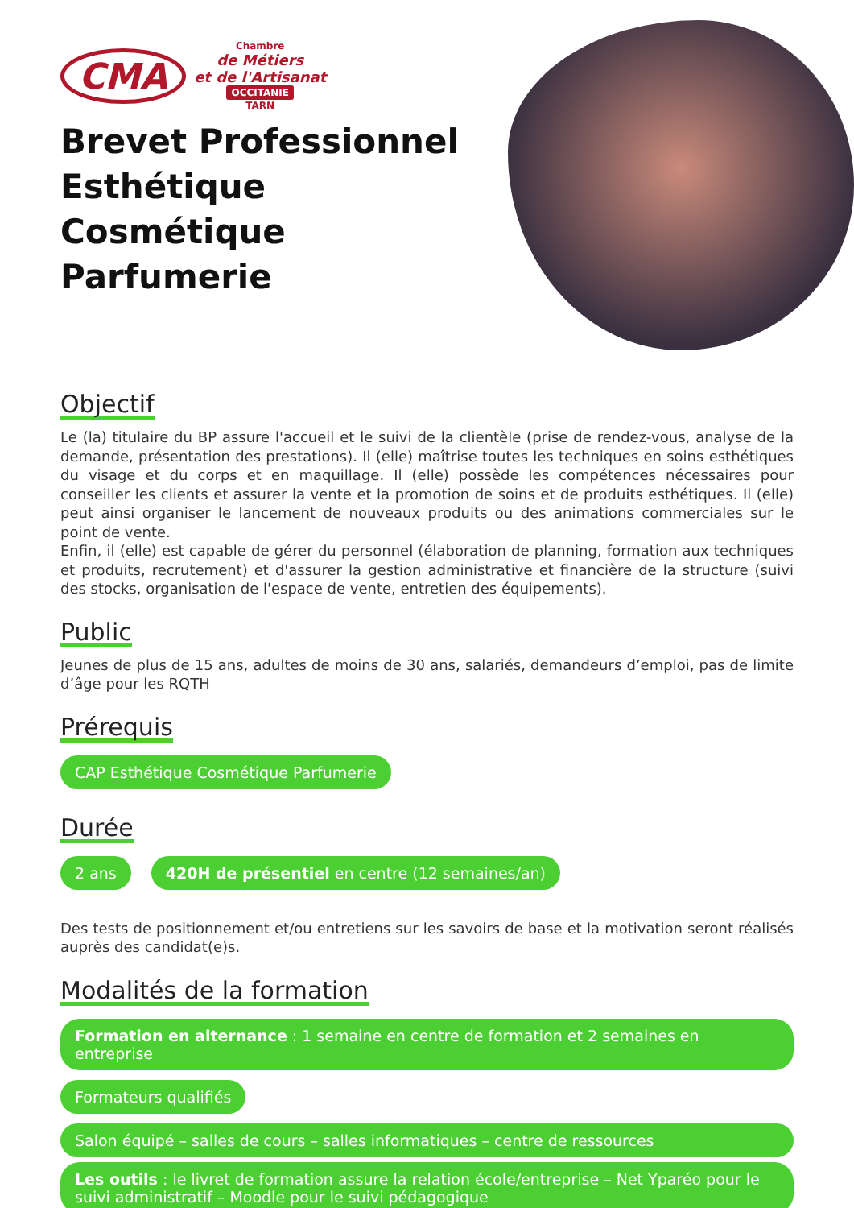CMA
Chambre
de Métiers
et de l'Artisanat
OCCITANIE
TARN
Brevet Professionnel
Esthétique
Cosmétique
Parfumerie
Objectif
Le (la) titulaire du BP assure l'accueil et le suivi de la clientèle (prise de rendez-vous, analyse de la demande, présentation des prestations). Il (elle) maîtrise toutes les techniques en soins esthétiques du visage et du corps et en maquillage. Il (elle) possède les compétences nécessaires pour conseiller les clients et assurer la vente et la promotion de soins et de produits esthétiques. Il (elle) peut ainsi organiser le lancement de nouveaux produits ou des animations commerciales sur le point de vente.
Enfin, il (elle) est capable de gérer du personnel (élaboration de planning, formation aux techniques et produits, recrutement) et d'assurer la gestion administrative et financière de la structure (suivi des stocks, organisation de l'espace de vente, entretien des équipements).
Public
Jeunes de plus de 15 ans, adultes de moins de 30 ans, salariés, demandeurs d’emploi, pas de limite d’âge pour les RQTH
Prérequis
CAP Esthétique Cosmétique Parfumerie
Durée
2 ans 420H de présentiel en centre (12 semaines/an)
Des tests de positionnement et/ou entretiens sur les savoirs de base et la motivation seront réalisés auprès des candidat(e)s.
Modalités de la formation
Formation en alternance : 1 semaine en centre de formation et 2 semaines en entreprise
Formateurs qualifiés
Salon équipé – salles de cours – salles informatiques – centre de ressources
Les outils : le livret de formation assure la relation école/entreprise – Net Yparéo pour le suivi administratif – Moodle pour le suivi pédagogique